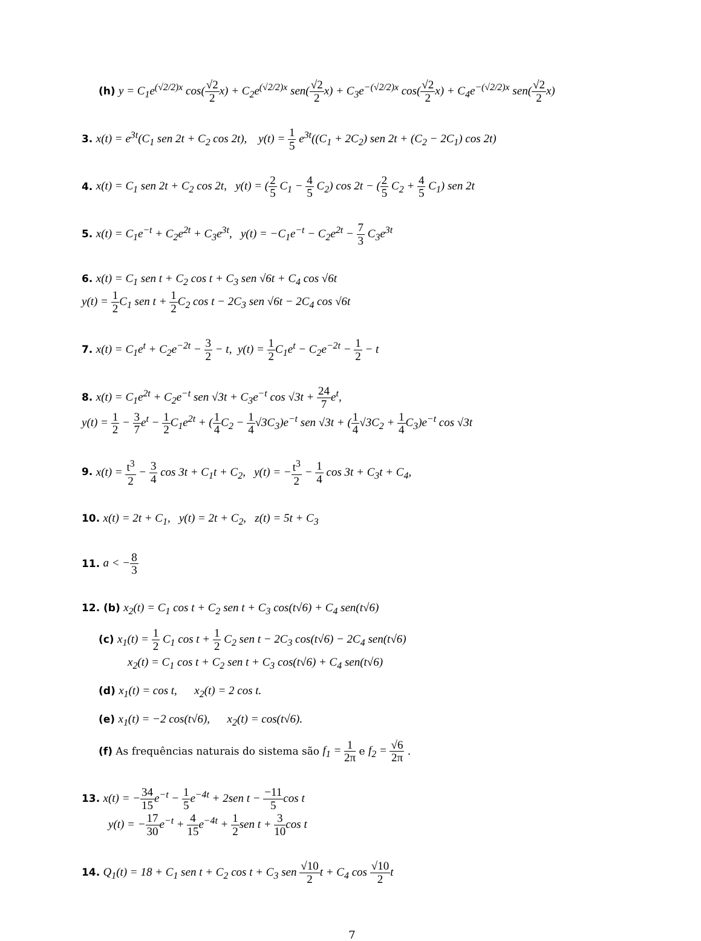(h) y = C<sub>1</sub>e<sup>(√2/2)x</sup> cos(√2 2x) + C<sub>2</sub>e<sup>(√2/2)x</sup> sen(√2 2x) + C<sub>3</sub>e<sup>−(√2/2)x</sup> cos(√2 2x) + C<sub>4</sub>e<sup>−(√2/2)x</sup> sen(√2 2x)
3. x(t) = e<sup>3t</sup>(C<sub>1</sub> sen 2t + C<sub>2</sub> cos 2t), y(t) = 1 5 e<sup>3t</sup>((C<sub>1</sub> + 2C<sub>2</sub>) sen 2t + (C<sub>2</sub> − 2C<sub>1</sub>) cos 2t)
4. x(t) = C<sub>1</sub> sen 2t + C<sub>2</sub> cos 2t, y(t) = (2 5 C<sub>1</sub> − 4 5 C<sub>2</sub>) cos 2t − (2 5 C<sub>2</sub> + 4 5 C<sub>1</sub>) sen 2t
5. x(t) = C<sub>1</sub>e<sup>−t</sup> + C<sub>2</sub>e<sup>2t</sup> + C<sub>3</sub>e<sup>3t</sup>, y(t) = −C<sub>1</sub>e<sup>−t</sup> − C<sub>2</sub>e<sup>2t</sup> − 7 3 C<sub>3</sub>e<sup>3t</sup>
6. x(t) = C<sub>1</sub> sen t + C<sub>2</sub> cos t + C<sub>3</sub> sen √6t + C<sub>4</sub> cos √6t
y(t) = 1 2 C<sub>1</sub> sen t + 1 2 C<sub>2</sub> cos t − 2C<sub>3</sub> sen √6t − 2C<sub>4</sub> cos √6t
7. x(t) = C<sub>1</sub>e<sup>t</sup> + C<sub>2</sub>e<sup>−2t</sup> − 3 2 − t, y(t) = 1 2 C<sub>1</sub>e<sup>t</sup> − C<sub>2</sub>e<sup>−2t</sup> − 1 2 − t
8. x(t) = C<sub>1</sub>e<sup>2t</sup> + C<sub>2</sub>e<sup>−t</sup> sen √3t + C<sub>3</sub>e<sup>−t</sup> cos √3t + 24 7e<sup>t</sup>,
y(t) = 1 2 − 3 7e<sup>t</sup> − 1 2 C<sub>1</sub>e<sup>2t</sup> + (1 4 C<sub>2</sub> − 1 4√3C<sub>3</sub>)e<sup>−t</sup> sen √3t + (1 4√3C<sub>2</sub> + 1 4 C<sub>3</sub>)e<sup>−t</sup> cos √3t
9. x(t) = t<sup>3</sup> 2 − 3 4 cos 3t + C<sub>1</sub>t + C<sub>2</sub>, y(t) = −t<sup>3</sup> 2 − 1 4 cos 3t + C<sub>3</sub>t + C<sub>4</sub>,
10. x(t) = 2t + C<sub>1</sub>, y(t) = 2t + C<sub>2</sub>, z(t) = 5t + C<sub>3</sub>
11. a < −8 3
12. (b) x<sub>2</sub>(t) = C<sub>1</sub> cos t + C<sub>2</sub> sen t + C<sub>3</sub> cos(t√6) + C<sub>4</sub> sen(t√6)
(c) x<sub>1</sub>(t) = 1 2 C<sub>1</sub> cos t + 1 2 C<sub>2</sub> sen t − 2C<sub>3</sub> cos(t√6) − 2C<sub>4</sub> sen(t√6)
x<sub>2</sub>(t) = C<sub>1</sub> cos t + C<sub>2</sub> sen t + C<sub>3</sub> cos(t√6) + C<sub>4</sub> sen(t√6)
(d) x<sub>1</sub>(t) = cos t, x<sub>2</sub>(t) = 2 cos t.
(e) x<sub>1</sub>(t) = −2 cos(t√6), x<sub>2</sub>(t) = cos(t√6).
(f) As frequências naturais do sistema são f<sub>1</sub> = 1 2π e f<sub>2</sub> = √6 2π .
13. x(t) = −34 15e<sup>−t</sup> − 1 5e<sup>−4t</sup> + 2sen t − −11 5cos t
y(t) = −17 30e<sup>−t</sup> + 4 15e<sup>−4t</sup> + 1 2sen t + 3 10cos t
14. Q<sub>1</sub>(t) = 18 + C<sub>1</sub> sen t + C<sub>2</sub> cos t + C<sub>3</sub> sen √10 2t + C<sub>4</sub> cos √10 2t
7